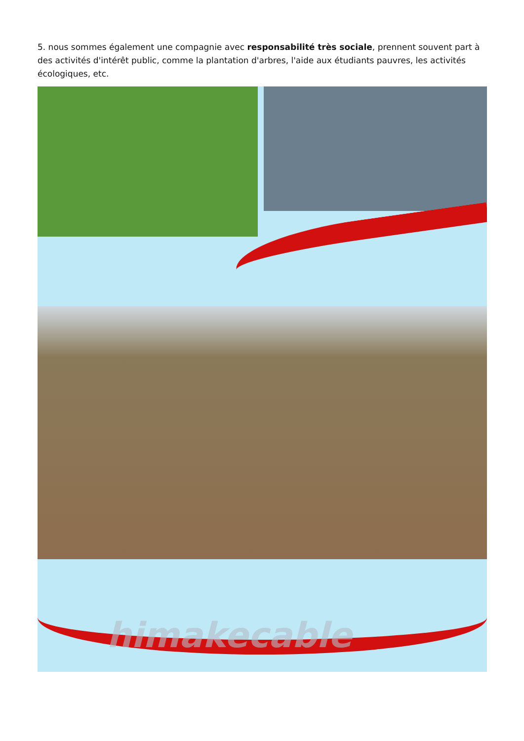5. nous sommes également une compagnie avec responsabilité très sociale, prennent souvent part à des activités d'intérêt public, comme la plantation d'arbres, l'aide aux étudiants pauvres, les activités écologiques, etc.
himakecable